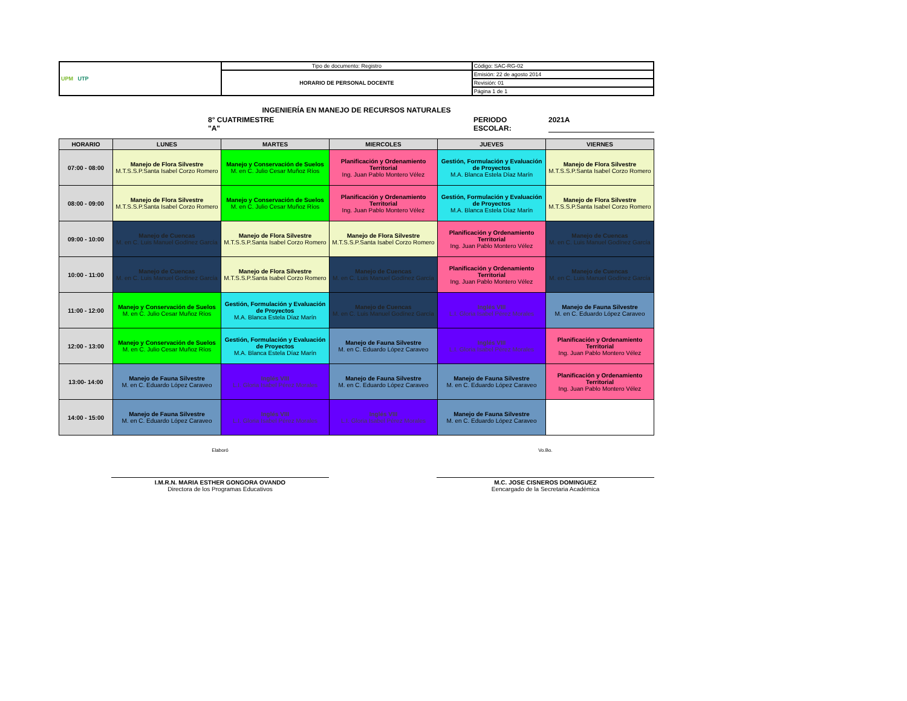| UPM UTP | Tipo de documento: Registro | Código: SAC-RG-02 |
| | HORARIO DE PERSONAL DOCENTE | Emisión: 22 de agosto 2014 |
| | | Revisión: 01 |
| | | Página 1 de 1 |
INGENIERÍA EN MANEJO DE RECURSOS NATURALES
8° CUATRIMESTRE "A" PERIODO ESCOLAR: 2021A
| HORARIO | LUNES | MARTES | MIERCOLES | JUEVES | VIERNES |
| --- | --- | --- | --- | --- | --- |
| 07:00 - 08:00 | Manejo de Flora Silvestre M.T.S.S.P.Santa Isabel Corzo Romero | Manejo y Conservación de Suelos M. en C. Julio Cesar Muñoz Ríos | Planificación y Ordenamiento Territorial Ing. Juan Pablo Montero Vélez | Gestión, Formulación y Evaluación de Proyectos M.A. Blanca Estela Díaz Marín | Manejo de Flora Silvestre M.T.S.S.P.Santa Isabel Corzo Romero |
| 08:00 - 09:00 | Manejo de Flora Silvestre M.T.S.S.P.Santa Isabel Corzo Romero | Manejo y Conservación de Suelos M. en C. Julio Cesar Muñoz Ríos | Planificación y Ordenamiento Territorial Ing. Juan Pablo Montero Vélez | Gestión, Formulación y Evaluación de Proyectos M.A. Blanca Estela Díaz Marín | Manejo de Flora Silvestre M.T.S.S.P.Santa Isabel Corzo Romero |
| 09:00 - 10:00 | Manejo de Cuencas M. en C. Luis Manuel Godínez García | Manejo de Flora Silvestre M.T.S.S.P.Santa Isabel Corzo Romero | Manejo de Flora Silvestre M.T.S.S.P.Santa Isabel Corzo Romero | Planificación y Ordenamiento Territorial Ing. Juan Pablo Montero Vélez | Manejo de Cuencas M. en C. Luis Manuel Godínez García |
| 10:00 - 11:00 | Manejo de Cuencas M. en C. Luis Manuel Godínez García | Manejo de Flora Silvestre M.T.S.S.P.Santa Isabel Corzo Romero | Manejo de Cuencas M. en C. Luis Manuel Godínez García | Planificación y Ordenamiento Territorial Ing. Juan Pablo Montero Vélez | Manejo de Cuencas M. en C. Luis Manuel Godínez García |
| 11:00 - 12:00 | Manejo y Conservación de Suelos M. en C. Julio Cesar Muñoz Ríos | Gestión, Formulación y Evaluación de Proyectos M.A. Blanca Estela Díaz Marín | Manejo de Cuencas M. en C. Luis Manuel Godínez García | Inglés VIII L.I. Gloria Isabel Pérez Morales | Manejo de Fauna Silvestre M. en C. Eduardo López Caraveo |
| 12:00 - 13:00 | Manejo y Conservación de Suelos M. en C. Julio Cesar Muñoz Ríos | Gestión, Formulación y Evaluación de Proyectos M.A. Blanca Estela Díaz Marín | Manejo de Fauna Silvestre M. en C. Eduardo López Caraveo | Inglés VIII L.I. Gloria Isabel Pérez Morales | Planificación y Ordenamiento Territorial Ing. Juan Pablo Montero Vélez |
| 13:00- 14:00 | Manejo de Fauna Silvestre M. en C. Eduardo López Caraveo | Inglés VIII L.I. Gloria Isabel Pérez Morales | Manejo de Fauna Silvestre M. en C. Eduardo López Caraveo | Manejo de Fauna Silvestre M. en C. Eduardo López Caraveo | Planificación y Ordenamiento Territorial Ing. Juan Pablo Montero Vélez |
| 14:00 - 15:00 | Manejo de Fauna Silvestre M. en C. Eduardo López Caraveo | Inglés VIII L.I. Gloria Isabel Pérez Morales | Inglés VIII L.I. Gloria Isabel Pérez Morales | Manejo de Fauna Silvestre M. en C. Eduardo López Caraveo | |
Elaboró
I.M.R.N. MARIA ESTHER GONGORA OVANDO
Directora de los Programas Educativos
Vo.Bo.
M.C. JOSE CISNEROS DOMINGUEZ
Eencargado de la Secretaria Académica